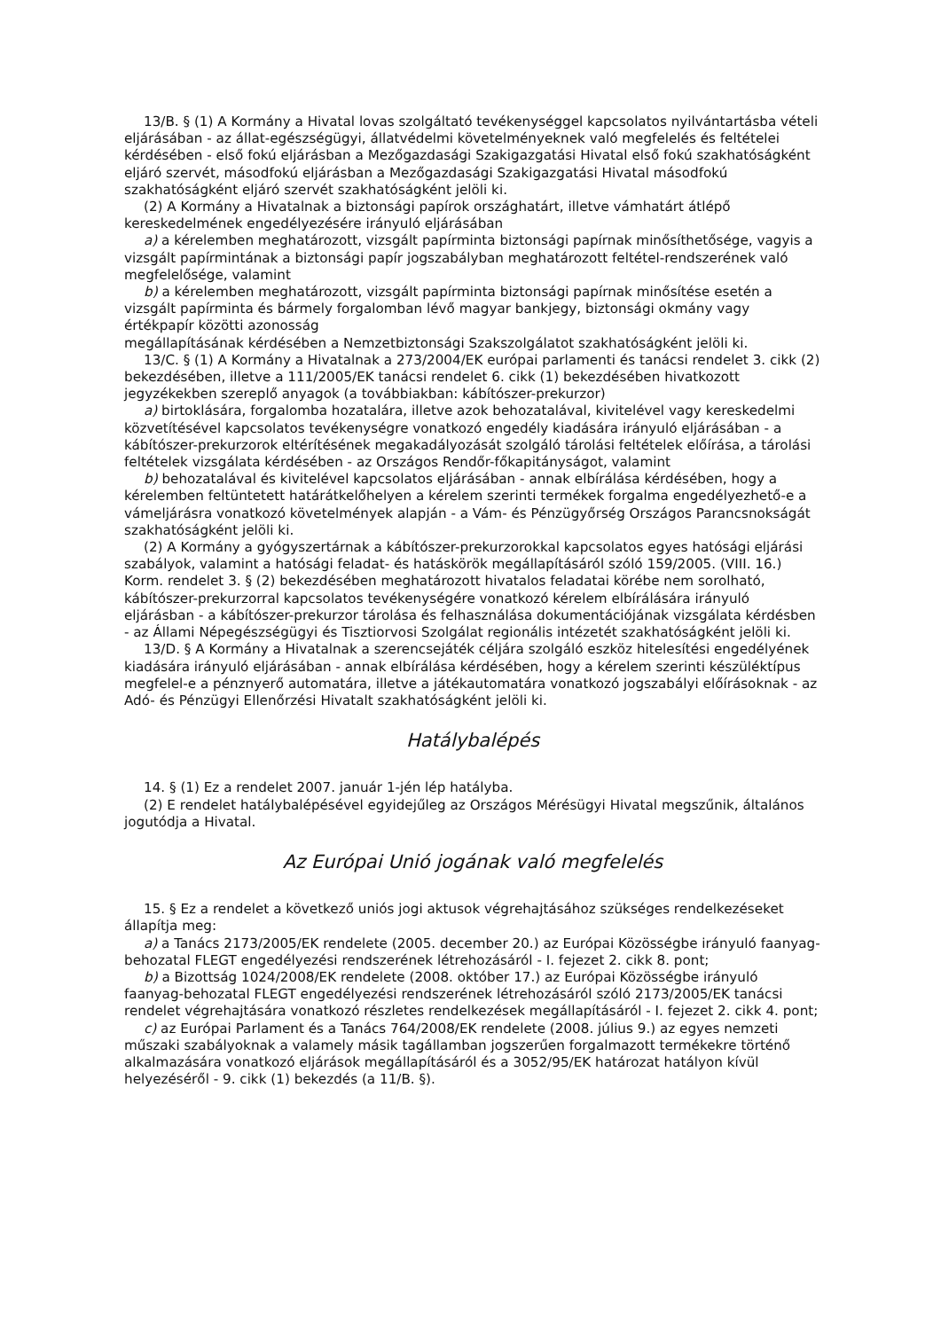13/B. § (1) A Kormány a Hivatal lovas szolgáltató tevékenységgel kapcsolatos nyilvántartásba vételi eljárásában - az állat-egészségügyi, állatvédelmi követelményeknek való megfelelés és feltételei kérdésében - első fokú eljárásban a Mezőgazdasági Szakigazgatási Hivatal első fokú szakhatóságként eljáró szervét, másodfokú eljárásban a Mezőgazdasági Szakigazgatási Hivatal másodfokú szakhatóságként eljáró szervét szakhatóságként jelöli ki.
(2) A Kormány a Hivatalnak a biztonsági papírok országhatárt, illetve vámhatárt átlépő kereskedelmének engedélyezésére irányuló eljárásában
a) a kérelemben meghatározott, vizsgált papírminta biztonsági papírnak minősíthetősége, vagyis a vizsgált papírmintának a biztonsági papír jogszabályban meghatározott feltétel-rendszerének való megfelelősége, valamint
b) a kérelemben meghatározott, vizsgált papírminta biztonsági papírnak minősítése esetén a vizsgált papírminta és bármely forgalomban lévő magyar bankjegy, biztonsági okmány vagy értékpapír közötti azonosság
megállapításának kérdésében a Nemzetbiztonsági Szakszolgálatot szakhatóságként jelöli ki.
13/C. § (1) A Kormány a Hivatalnak a 273/2004/EK európai parlamenti és tanácsi rendelet 3. cikk (2) bekezdésében, illetve a 111/2005/EK tanácsi rendelet 6. cikk (1) bekezdésében hivatkozott jegyzékekben szereplő anyagok (a továbbiakban: kábítószer-prekurzor)
a) birtoklására, forgalomba hozatalára, illetve azok behozatalával, kivitelével vagy kereskedelmi közvetítésével kapcsolatos tevékenységre vonatkozó engedély kiadására irányuló eljárásában - a kábítószer-prekurzorok eltérítésének megakadályozását szolgáló tárolási feltételek előírása, a tárolási feltételek vizsgálata kérdésében - az Országos Rendőr-főkapitányságot, valamint
b) behozatalával és kivitelével kapcsolatos eljárásában - annak elbírálása kérdésében, hogy a kérelemben feltüntetett határátkelőhelyen a kérelem szerinti termékek forgalma engedélyezhető-e a vámeljárásra vonatkozó követelmények alapján - a Vám- és Pénzügyőrség Országos Parancsnokságát
szakhatóságként jelöli ki.
(2) A Kormány a gyógyszertárnak a kábítószer-prekurzorokkal kapcsolatos egyes hatósági eljárási szabályok, valamint a hatósági feladat- és hatáskörök megállapításáról szóló 159/2005. (VIII. 16.) Korm. rendelet 3. § (2) bekezdésében meghatározott hivatalos feladatai körébe nem sorolható, kábítószer-prekurzorral kapcsolatos tevékenységére vonatkozó kérelem elbírálására irányuló eljárásban - a kábítószer-prekurzor tárolása és felhasználása dokumentációjának vizsgálata kérdésben - az Állami Népegészségügyi és Tisztiorvosi Szolgálat regionális intézetét szakhatóságként jelöli ki.
13/D. § A Kormány a Hivatalnak a szerencsejáték céljára szolgáló eszköz hitelesítési engedélyének kiadására irányuló eljárásában - annak elbírálása kérdésében, hogy a kérelem szerinti készüléktípus megfelel-e a pénznyerő automatára, illetve a játékautomatára vonatkozó jogszabályi előírásoknak - az Adó- és Pénzügyi Ellenőrzési Hivatalt szakhatóságként jelöli ki.
Hatálybalépés
14. § (1) Ez a rendelet 2007. január 1-jén lép hatályba.
(2) E rendelet hatálybalépésével egyidejűleg az Országos Mérésügyi Hivatal megszűnik, általános jogutódja a Hivatal.
Az Európai Unió jogának való megfelelés
15. § Ez a rendelet a következő uniós jogi aktusok végrehajtásához szükséges rendelkezéseket állapítja meg:
a) a Tanács 2173/2005/EK rendelete (2005. december 20.) az Európai Közösségbe irányuló faanyag-behozatal FLEGT engedélyezési rendszerének létrehozásáról - I. fejezet 2. cikk 8. pont;
b) a Bizottság 1024/2008/EK rendelete (2008. október 17.) az Európai Közösségbe irányuló faanyag-behozatal FLEGT engedélyezési rendszerének létrehozásáról szóló 2173/2005/EK tanácsi rendelet végrehajtására vonatkozó részletes rendelkezések megállapításáról - I. fejezet 2. cikk 4. pont;
c) az Európai Parlament és a Tanács 764/2008/EK rendelete (2008. július 9.) az egyes nemzeti műszaki szabályoknak a valamely másik tagállamban jogszerűen forgalmazott termékekre történő alkalmazására vonatkozó eljárások megállapításáról és a 3052/95/EK határozat hatályon kívül helyezéséről - 9. cikk (1) bekezdés (a 11/B. §).